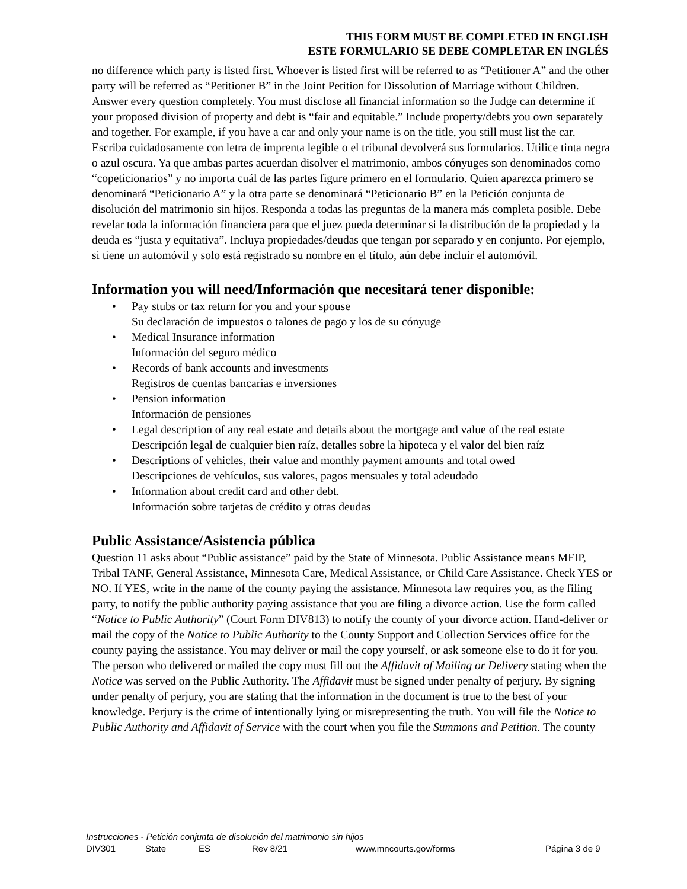THIS FORM MUST BE COMPLETED IN ENGLISH
ESTE FORMULARIO SE DEBE COMPLETAR EN INGLÉS
no difference which party is listed first. Whoever is listed first will be referred to as “Petitioner A” and the other party will be referred as “Petitioner B” in the Joint Petition for Dissolution of Marriage without Children. Answer every question completely. You must disclose all financial information so the Judge can determine if your proposed division of property and debt is “fair and equitable.” Include property/debts you own separately and together. For example, if you have a car and only your name is on the title, you still must list the car.
Escriba cuidadosamente con letra de imprenta legible o el tribunal devolverá sus formularios. Utilice tinta negra o azul oscura. Ya que ambas partes acuerdan disolver el matrimonio, ambos cónyuges son denominados como “copeticionarios” y no importa cuál de las partes figure primero en el formulario. Quien aparezca primero se denominará “Peticionario A” y la otra parte se denominará “Peticionario B” en la Petición conjunta de disolución del matrimonio sin hijos. Responda a todas las preguntas de la manera más completa posible. Debe revelar toda la información financiera para que el juez pueda determinar si la distribución de la propiedad y la deuda es “justa y equitativa”. Incluya propiedades/deudas que tengan por separado y en conjunto. Por ejemplo, si tiene un automóvil y solo está registrado su nombre en el título, aún debe incluir el automóvil.
Information you will need/Información que necesitará tener disponible:
• Pay stubs or tax return for you and your spouse
Su declaración de impuestos o talones de pago y los de su cónyuge
• Medical Insurance information
Información del seguro médico
• Records of bank accounts and investments
Registros de cuentas bancarias e inversiones
• Pension information
Información de pensiones
• Legal description of any real estate and details about the mortgage and value of the real estate
Descripción legal de cualquier bien raíz, detalles sobre la hipoteca y el valor del bien raíz
• Descriptions of vehicles, their value and monthly payment amounts and total owed
Descripciones de vehículos, sus valores, pagos mensuales y total adeudado
• Information about credit card and other debt.
Información sobre tarjetas de crédito y otras deudas
Public Assistance/Asistencia pública
Question 11 asks about “Public assistance” paid by the State of Minnesota. Public Assistance means MFIP, Tribal TANF, General Assistance, Minnesota Care, Medical Assistance, or Child Care Assistance. Check YES or NO. If YES, write in the name of the county paying the assistance. Minnesota law requires you, as the filing party, to notify the public authority paying assistance that you are filing a divorce action. Use the form called “Notice to Public Authority” (Court Form DIV813) to notify the county of your divorce action. Hand-deliver or mail the copy of the Notice to Public Authority to the County Support and Collection Services office for the county paying the assistance. You may deliver or mail the copy yourself, or ask someone else to do it for you. The person who delivered or mailed the copy must fill out the Affidavit of Mailing or Delivery stating when the Notice was served on the Public Authority. The Affidavit must be signed under penalty of perjury. By signing under penalty of perjury, you are stating that the information in the document is true to the best of your knowledge. Perjury is the crime of intentionally lying or misrepresenting the truth. You will file the Notice to Public Authority and Affidavit of Service with the court when you file the Summons and Petition. The county
Instrucciones - Petición conjunta de disolución del matrimonio sin hijos
DIV301 State ES Rev 8/21 www.mncourts.gov/forms Página 3 de 9